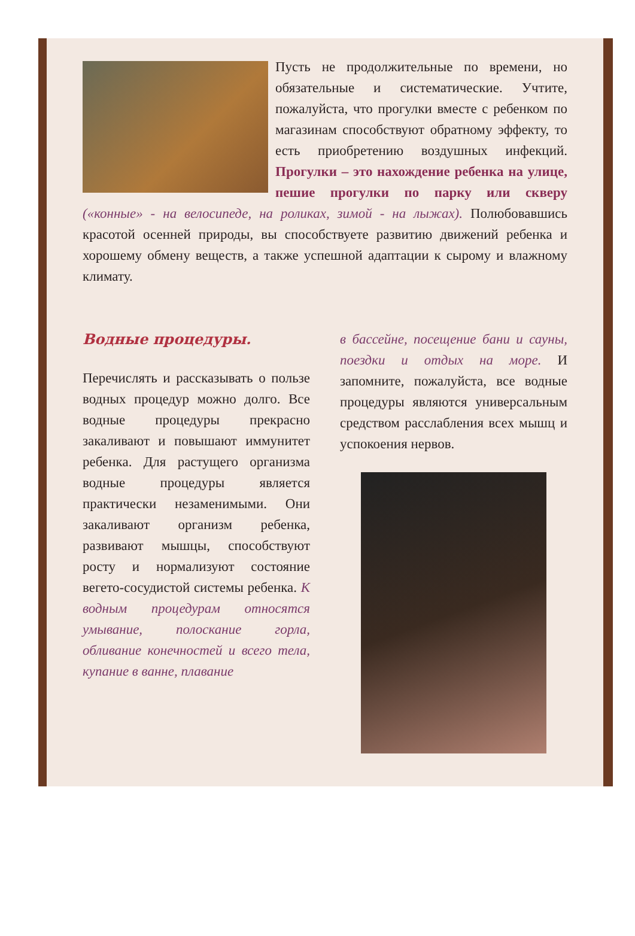Пусть не продолжительные по времени, но обязательные и систематические. Учтите, пожалуйста, что прогулки вместе с ребенком по магазинам способствуют обратному эффекту, то есть приобретению воздушных инфекций. Прогулки – это нахождение ребенка на улице, пешие прогулки по парку или скверу («конные» - на велосипеде, на роликах, зимой - на лыжах). Полюбовавшись красотой осенней природы, вы способствуете развитию движений ребенка и хорошему обмену веществ, а также успешной адаптации к сырому и влажному климату.
Водные процедуры.
Перечислять и рассказывать о пользе водных процедур можно долго. Все водные процедуры прекрасно закаливают и повышают иммунитет ребенка. Для растущего организма водные процедуры является практически незаменимыми. Они закаливают организм ребенка, развивают мышцы, способствуют росту и нормализуют состояние вегето-сосудистой системы ребенка. К водным процедурам относятся умывание, полоскание горла, обливание конечностей и всего тела, купание в ванне, плавание
в бассейне, посещение бани и сауны, поездки и отдых на море. И запомните, пожалуйста, все водные процедуры являются универсальным средством расслабления всех мышц и успокоения нервов.